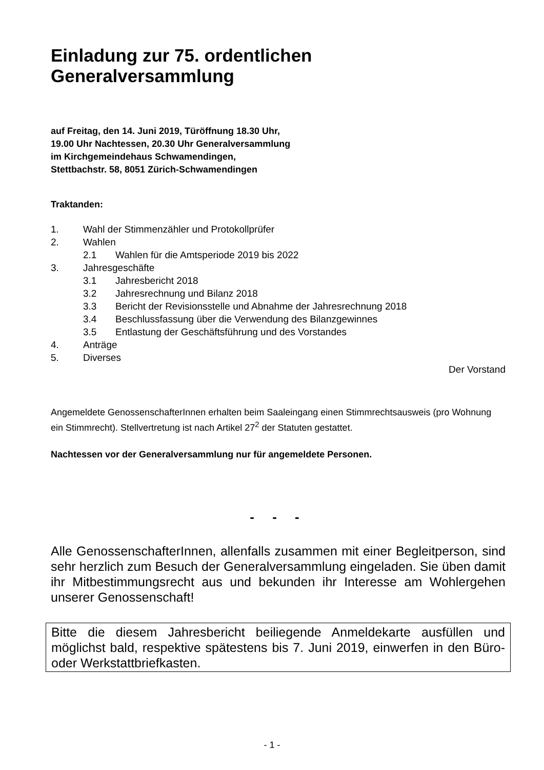Einladung zur 75. ordentlichen
Generalversammlung
auf Freitag, den 14. Juni 2019, Türöffnung 18.30 Uhr,
19.00 Uhr Nachtessen, 20.30 Uhr Generalversammlung
im Kirchgemeindehaus Schwamendingen,
Stettbachstr. 58, 8051 Zürich-Schwamendingen
Traktanden:
1. Wahl der Stimmenzähler und Protokollprüfer
2. Wahlen
2.1 Wahlen für die Amtsperiode 2019 bis 2022
3. Jahresgeschäfte
3.1 Jahresbericht 2018
3.2 Jahresrechnung und Bilanz 2018
3.3 Bericht der Revisionsstelle und Abnahme der Jahresrechnung 2018
3.4 Beschlussfassung über die Verwendung des Bilanzgewinnes
3.5 Entlastung der Geschäftsführung und des Vorstandes
4. Anträge
5. Diverses
Der Vorstand
Angemeldete GenossenschafterInnen erhalten beim Saaleingang einen Stimmrechtsausweis (pro Wohnung ein Stimmrecht). Stellvertretung ist nach Artikel 27<sup>2</sup> der Statuten gestattet.
Nachtessen vor der Generalversammlung nur für angemeldete Personen.
- - -
Alle GenossenschafterInnen, allenfalls zusammen mit einer Begleitperson, sind sehr herzlich zum Besuch der Generalversammlung eingeladen. Sie üben damit ihr Mitbestimmungsrecht aus und bekunden ihr Interesse am Wohlergehen unserer Genossenschaft!
Bitte die diesem Jahresbericht beiliegende Anmeldekarte ausfüllen und möglichst bald, respektive spätestens bis 7. Juni 2019, einwerfen in den Büro- oder Werkstattbriefkasten.
- 1 -